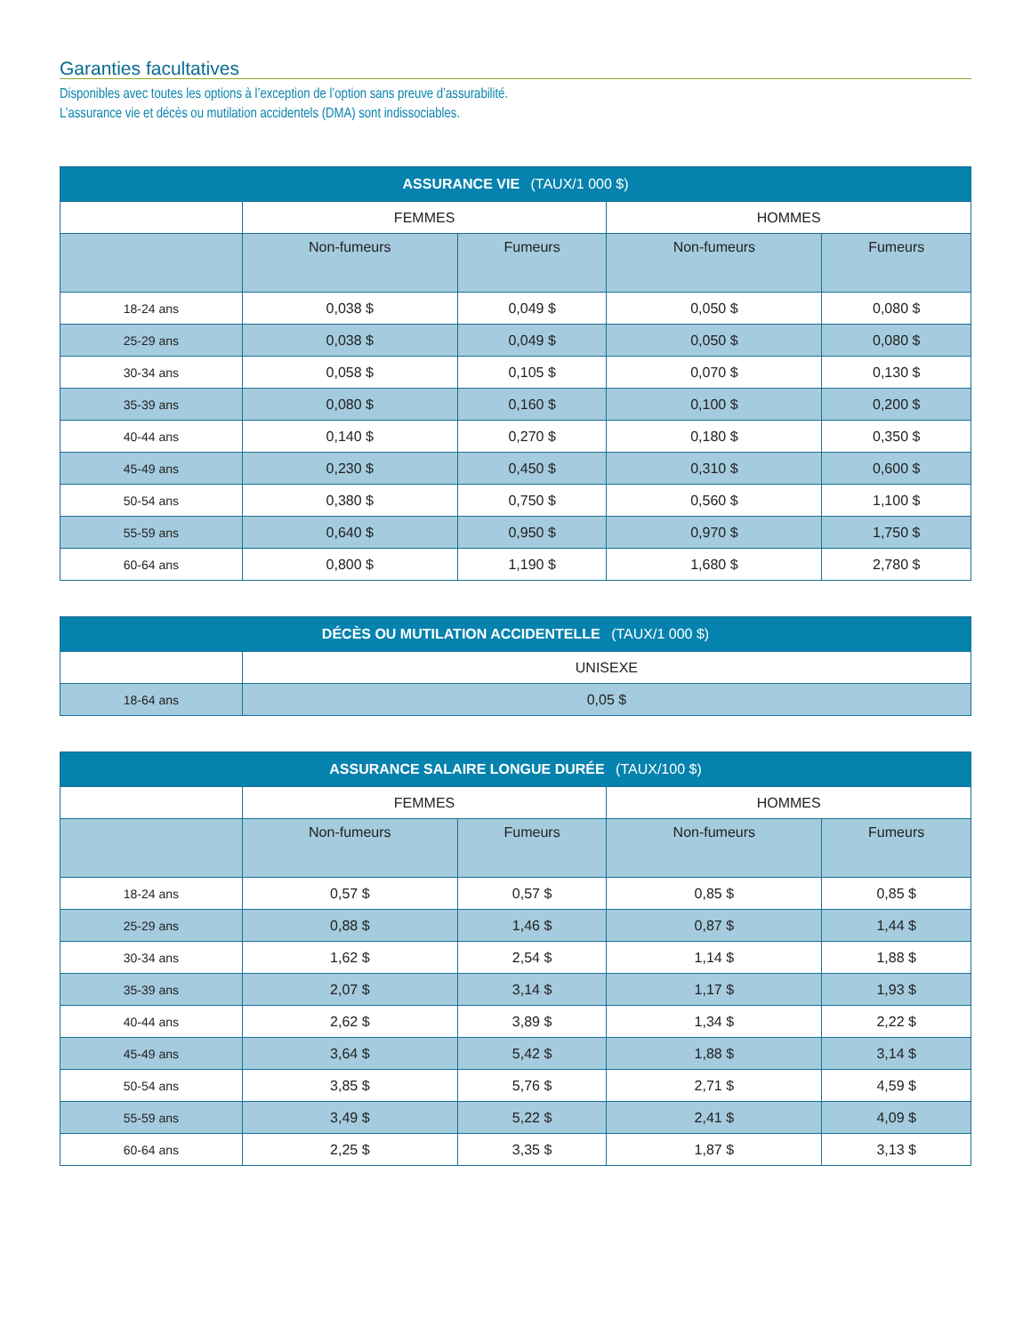Garanties facultatives
Disponibles avec toutes les options à l’exception de l’option sans preuve d’assurabilité.
L’assurance vie et décès ou mutilation accidentels (DMA) sont indissociables.
| ASSURANCE VIE (TAUX/1 000 $) | | | | |
| --- | --- | --- | --- | --- |
| | FEMMES | | HOMMES | |
| | Non-fumeurs | Fumeurs | Non-fumeurs | Fumeurs |
| 18-24 ans | 0,038 $ | 0,049 $ | 0,050 $ | 0,080 $ |
| 25-29 ans | 0,038 $ | 0,049 $ | 0,050 $ | 0,080 $ |
| 30-34 ans | 0,058 $ | 0,105 $ | 0,070 $ | 0,130 $ |
| 35-39 ans | 0,080 $ | 0,160 $ | 0,100 $ | 0,200 $ |
| 40-44 ans | 0,140 $ | 0,270 $ | 0,180 $ | 0,350 $ |
| 45-49 ans | 0,230 $ | 0,450 $ | 0,310 $ | 0,600 $ |
| 50-54 ans | 0,380 $ | 0,750 $ | 0,560 $ | 1,100 $ |
| 55-59 ans | 0,640 $ | 0,950 $ | 0,970 $ | 1,750 $ |
| 60-64 ans | 0,800 $ | 1,190 $ | 1,680 $ | 2,780 $ |
| DÉCÈS OU MUTILATION ACCIDENTELLE (TAUX/1 000 $) | |
| --- | --- |
| | UNISEXE |
| 18-64 ans | 0,05 $ |
| ASSURANCE SALAIRE LONGUE DURÉE (TAUX/100 $) | | | | |
| --- | --- | --- | --- | --- |
| | FEMMES | | HOMMES | |
| | Non-fumeurs | Fumeurs | Non-fumeurs | Fumeurs |
| 18-24 ans | 0,57 $ | 0,57 $ | 0,85 $ | 0,85 $ |
| 25-29 ans | 0,88 $ | 1,46 $ | 0,87 $ | 1,44 $ |
| 30-34 ans | 1,62 $ | 2,54 $ | 1,14 $ | 1,88 $ |
| 35-39 ans | 2,07 $ | 3,14 $ | 1,17 $ | 1,93 $ |
| 40-44 ans | 2,62 $ | 3,89 $ | 1,34 $ | 2,22 $ |
| 45-49 ans | 3,64 $ | 5,42 $ | 1,88 $ | 3,14 $ |
| 50-54 ans | 3,85 $ | 5,76 $ | 2,71 $ | 4,59 $ |
| 55-59 ans | 3,49 $ | 5,22 $ | 2,41 $ | 4,09 $ |
| 60-64 ans | 2,25 $ | 3,35 $ | 1,87 $ | 3,13 $ |